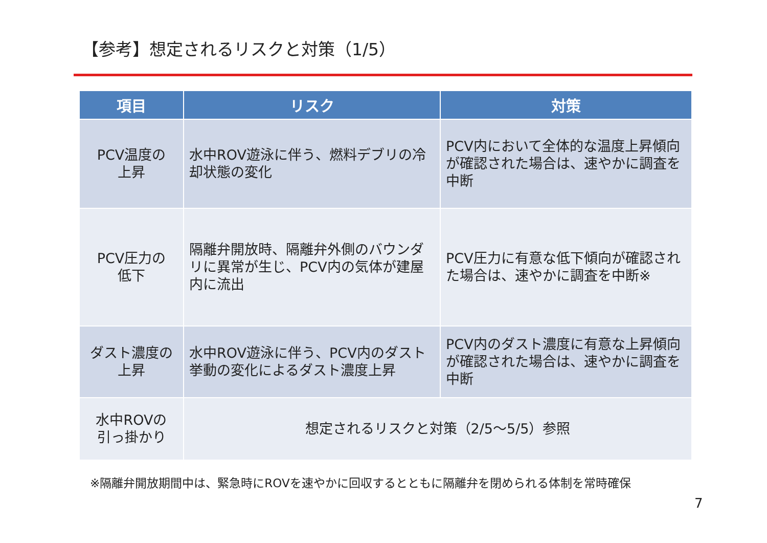【参考】想定されるリスクと対策（1/5）
| 項目 | リスク | 対策 |
| --- | --- | --- |
| PCV温度の 上昇 | 水中ROV遊泳に伴う、燃料デブリの冷却状態の変化 | PCV内において全体的な温度上昇傾向が確認された場合は、速やかに調査を中断 |
| PCV圧力の 低下 | 隔離弁開放時、隔離弁外側のバウンダリに異常が生じ、PCV内の気体が建屋内に流出 | PCV圧力に有意な低下傾向が確認された場合は、速やかに調査を中断※ |
| ダスト濃度の 上昇 | 水中ROV遊泳に伴う、PCV内のダスト挙動の変化によるダスト濃度上昇 | PCV内のダスト濃度に有意な上昇傾向が確認された場合は、速やかに調査を中断 |
| 水中ROVの 引っ掛かり | 想定されるリスクと対策（2/5～5/5）参照 | |
※隔離弁開放期間中は、緊急時にROVを速やかに回収するとともに隔離弁を閉められる体制を常時確保
7